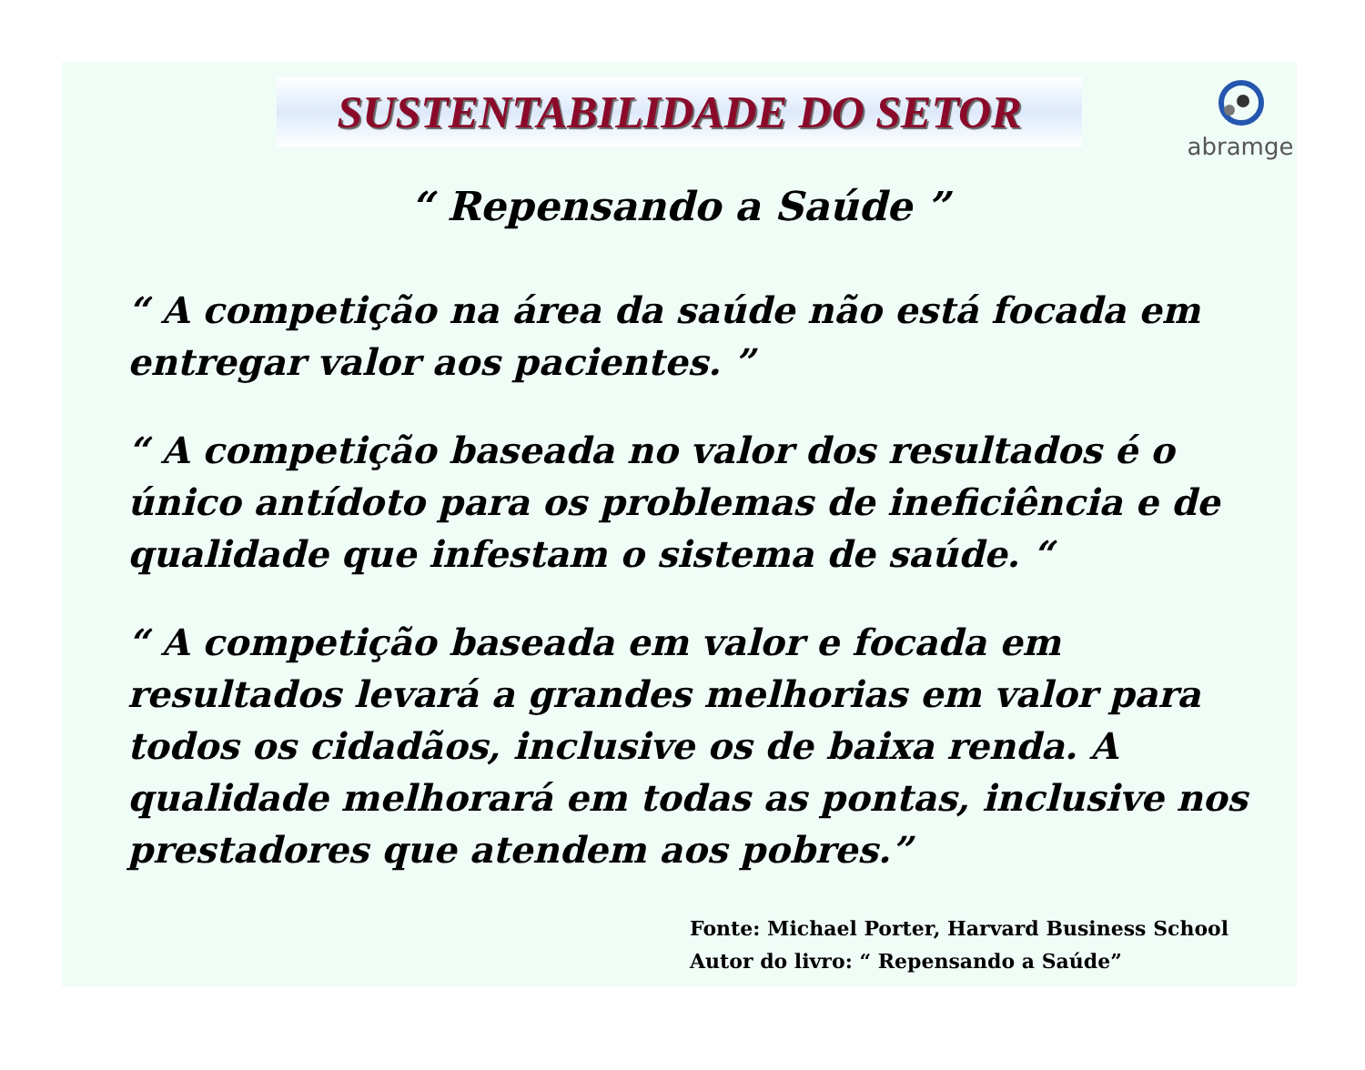abramge
SUSTENTABILIDADE DO SETOR
“ Repensando a Saúde ”
“ A competição na área da saúde não está focada em entregar valor aos pacientes. ”
“ A competição baseada no valor dos resultados é o único antídoto para os problemas de ineficiência e de qualidade que infestam o sistema de saúde. “
“ A competição baseada em valor e focada em resultados levará a grandes melhorias em valor para todos os cidadãos, inclusive os de baixa renda. A qualidade melhorará em todas as pontas, inclusive nos prestadores que atendem aos pobres.”
Fonte: Michael Porter, Harvard Business School
Autor do livro: “ Repensando a Saúde”